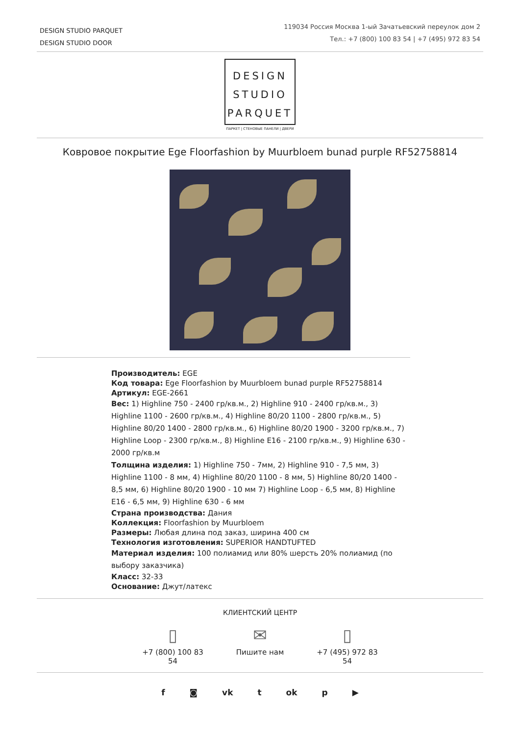DESIGN STUDIO PARQUET
DESIGN STUDIO DOOR
119034 Россия Москва 1-ый Зачатьевский переулок дом 2
Тел.: +7 (800) 100 83 54 | +7 (495) 972 83 54
DESIGN
STUDIO
PARQUET
ПАРКЕТ | СТЕНОВЫЕ ПАНЕЛИ | ДВЕРИ
Ковровое покрытие Ege Floorfashion by Muurbloem bunad purple RF52758814
Производитель: EGE
Код товара: Ege Floorfashion by Muurbloem bunad purple RF52758814
Артикул: EGE-2661
Вес: 1) Highline 750 - 2400 гр/кв.м., 2) Highline 910 - 2400 гр/кв.м., 3) Highline 1100 - 2600 гр/кв.м., 4) Highline 80/20 1100 - 2800 гр/кв.м., 5) Highline 80/20 1400 - 2800 гр/кв.м., 6) Highline 80/20 1900 - 3200 гр/кв.м., 7) Highline Loop - 2300 гр/кв.м., 8) Highline E16 - 2100 гр/кв.м., 9) Highline 630 - 2000 гр/кв.м
Толщина изделия: 1) Highline 750 - 7мм, 2) Highline 910 - 7,5 мм, 3) Highline 1100 - 8 мм, 4) Highline 80/20 1100 - 8 мм, 5) Highline 80/20 1400 - 8,5 мм, 6) Highline 80/20 1900 - 10 мм 7) Highline Loop - 6,5 мм, 8) Highline E16 - 6,5 мм, 9) Highline 630 - 6 мм
Страна производства: Дания
Коллекция: Floorfashion by Muurbloem
Размеры: Любая длина под заказ, ширина 400 см
Технология изготовления: SUPERIOR HANDTUFTED
Материал изделия: 100 полиамид или 80% шерсть 20% полиамид (по выбору заказчика)
Класс: 32-33
Основание: Джут/латекс
КЛИЕНТСКИЙ ЦЕНТР
▯
+7 (800) 100 83 54
✉
Пишите нам
▯
+7 (495) 972 83 54
f ◙ vk t ok p ▶